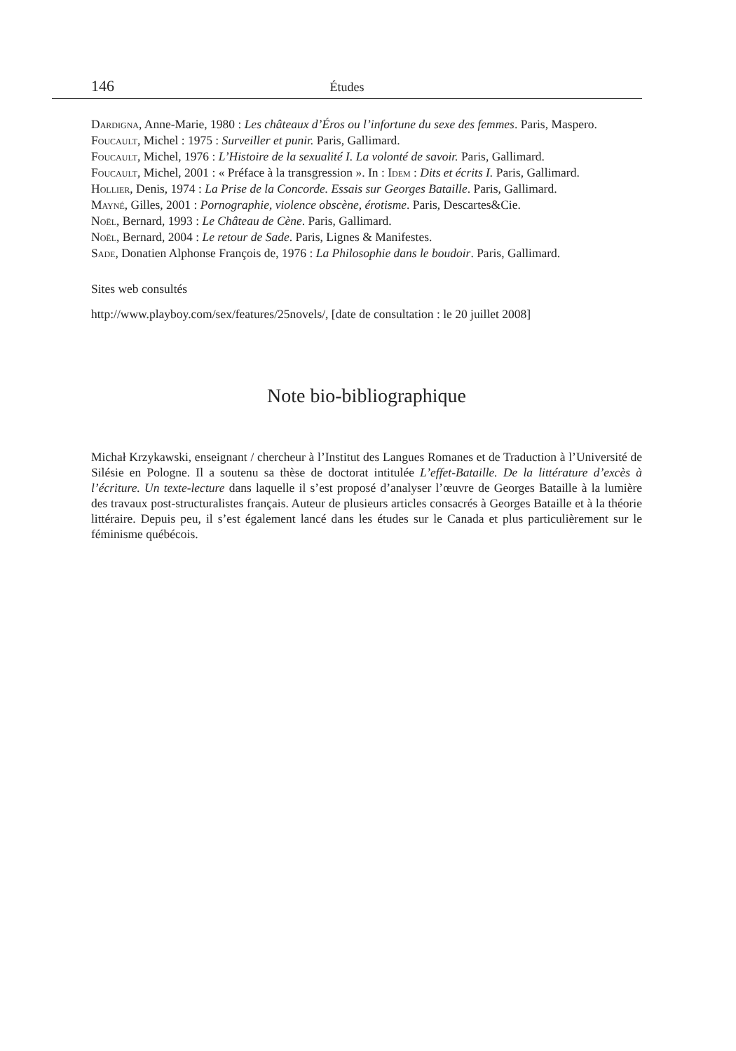146
Études
Dardigna, Anne-Marie, 1980 : Les châteaux d’Éros ou l’infortune du sexe des femmes. Paris, Maspero.
Foucault, Michel : 1975 : Surveiller et punir. Paris, Gallimard.
Foucault, Michel, 1976 : L’Histoire de la sexualité I. La volonté de savoir. Paris, Gallimard.
Foucault, Michel, 2001 : « Préface à la transgression ». In : Idem : Dits et écrits I. Paris, Gallimard.
Hollier, Denis, 1974 : La Prise de la Concorde. Essais sur Georges Bataille. Paris, Gallimard.
Mayné, Gilles, 2001 : Pornographie, violence obscène, érotisme. Paris, Descartes&Cie.
Noël, Bernard, 1993 : Le Château de Cène. Paris, Gallimard.
Noël, Bernard, 2004 : Le retour de Sade. Paris, Lignes & Manifestes.
Sade, Donatien Alphonse François de, 1976 : La Philosophie dans le boudoir. Paris, Gallimard.
Sites web consultés
http://www.playboy.com/sex/features/25novels/, [date de consultation : le 20 juillet 2008]
Note bio-bibliographique
Michał Krzykawski, enseignant / chercheur à l’Institut des Langues Romanes et de Traduction à l’Université de Silésie en Pologne. Il a soutenu sa thèse de doctorat intitulée L’effet-Bataille. De la littérature d’excès à l’écriture. Un texte-lecture dans laquelle il s’est proposé d’analyser l’œuvre de Georges Bataille à la lumière des travaux post-structuralistes français. Auteur de plusieurs articles consacrés à Georges Bataille et à la théorie littéraire. Depuis peu, il s’est également lancé dans les études sur le Canada et plus particulièrement sur le féminisme québécois.